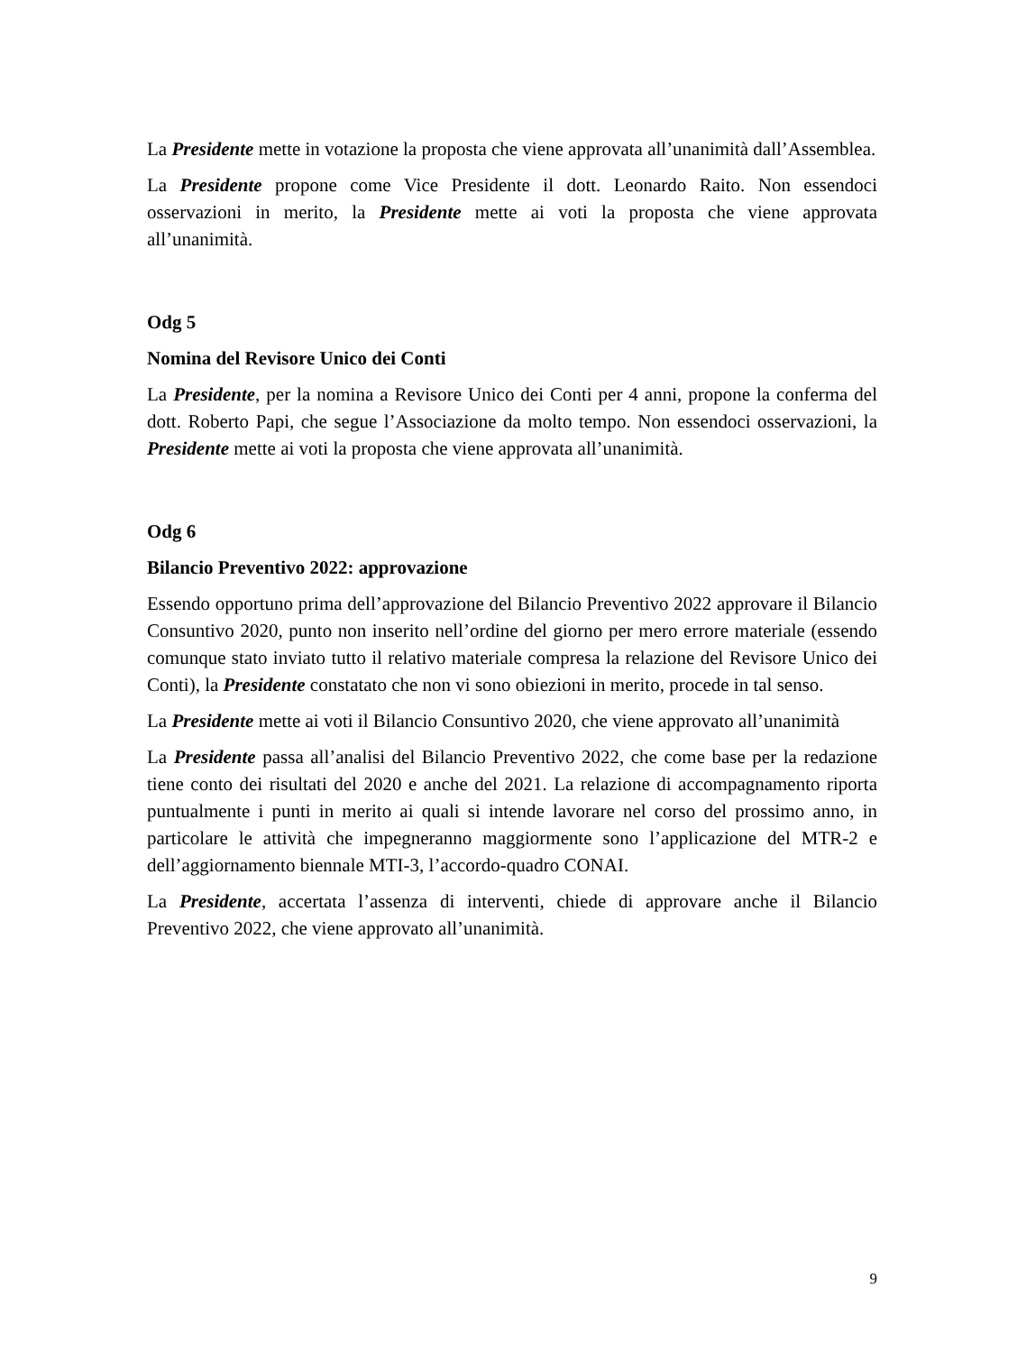La Presidente mette in votazione la proposta che viene approvata all’unanimità dall’Assemblea.
La Presidente propone come Vice Presidente il dott. Leonardo Raito. Non essendoci osservazioni in merito, la Presidente mette ai voti la proposta che viene approvata all’unanimità.
Odg 5
Nomina del Revisore Unico dei Conti
La Presidente, per la nomina a Revisore Unico dei Conti per 4 anni, propone la conferma del dott. Roberto Papi, che segue l’Associazione da molto tempo. Non essendoci osservazioni, la Presidente mette ai voti la proposta che viene approvata all’unanimità.
Odg 6
Bilancio Preventivo 2022: approvazione
Essendo opportuno prima dell’approvazione del Bilancio Preventivo 2022 approvare il Bilancio Consuntivo 2020, punto non inserito nell’ordine del giorno per mero errore materiale (essendo comunque stato inviato tutto il relativo materiale compresa la relazione del Revisore Unico dei Conti), la Presidente constatato che non vi sono obiezioni in merito, procede in tal senso.
La Presidente mette ai voti il Bilancio Consuntivo 2020, che viene approvato all’unanimità
La Presidente passa all’analisi del Bilancio Preventivo 2022, che come base per la redazione tiene conto dei risultati del 2020 e anche del 2021. La relazione di accompagnamento riporta puntualmente i punti in merito ai quali si intende lavorare nel corso del prossimo anno, in particolare le attività che impegneranno maggiormente sono l’applicazione del MTR-2 e dell’aggiornamento biennale MTI-3, l’accordo-quadro CONAI.
La Presidente, accertata l’assenza di interventi, chiede di approvare anche il Bilancio Preventivo 2022, che viene approvato all’unanimità.
9